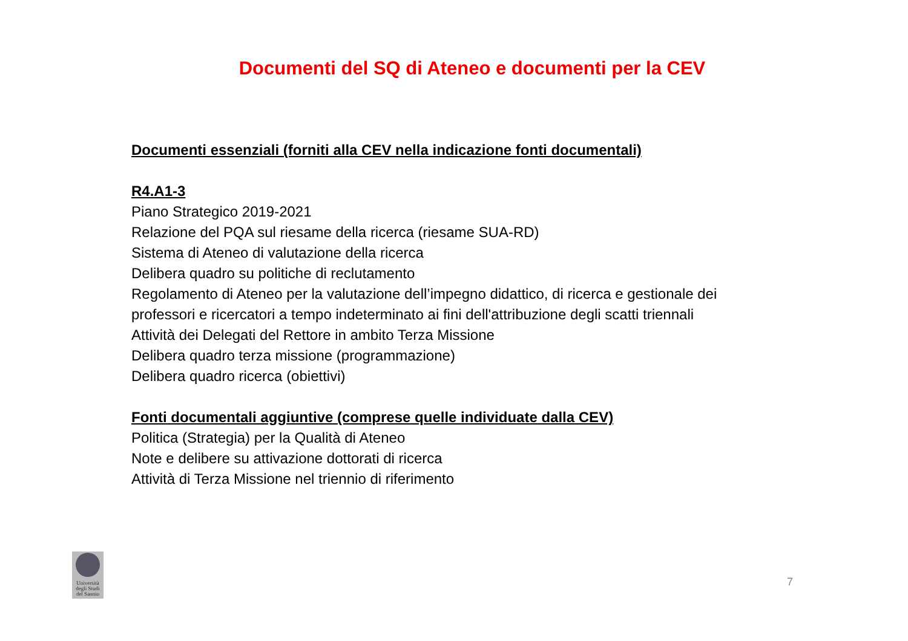Documenti del SQ di Ateneo e documenti per la CEV
Documenti essenziali (forniti alla CEV nella indicazione fonti documentali)
R4.A1-3
Piano Strategico 2019-2021
Relazione del PQA sul riesame della ricerca (riesame SUA-RD)
Sistema di Ateneo di valutazione della ricerca
Delibera quadro su politiche di reclutamento
Regolamento di Ateneo per la valutazione dell’impegno didattico, di ricerca e gestionale dei professori e ricercatori a tempo indeterminato ai fini dell'attribuzione degli scatti triennali
Attività dei Delegati del Rettore in ambito Terza Missione
Delibera quadro terza missione (programmazione)
Delibera quadro ricerca (obiettivi)
Fonti documentali aggiuntive (comprese quelle individuate dalla CEV)
Politica (Strategia) per la Qualità di Ateneo
Note e delibere su attivazione dottorati di ricerca
Attività di Terza Missione nel triennio di riferimento
Università degli Studi del Sannio
7